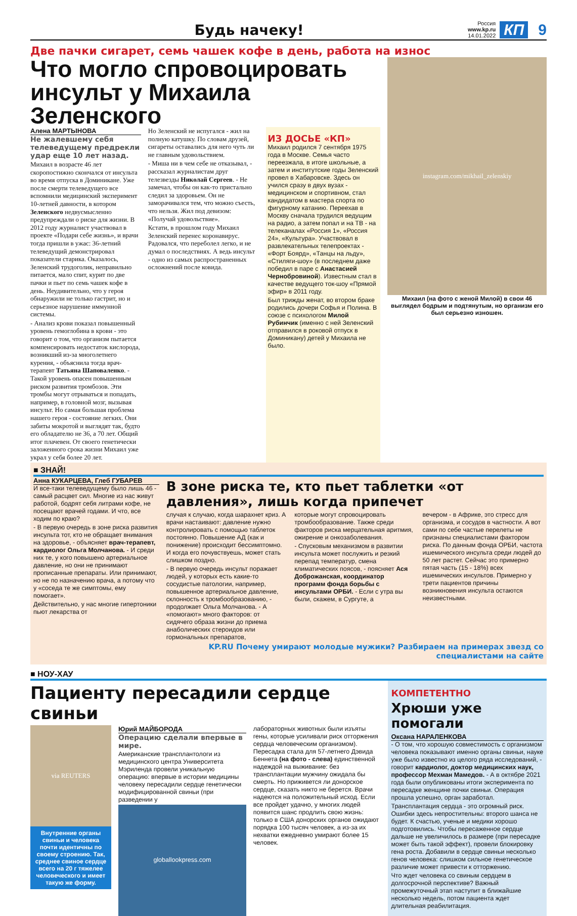Будь начеку!
Россия
www.kp.ru
14.01.2022
КП 9
Две пачки сигарет, семь чашек кофе в день, работа на износ
Что могло спровоцировать инсульт у Михаила Зеленского
Алена МАРТЫНОВА
Не жалевшему себя телеведущему предрекли удар еще 10 лет назад.
Михаил в возрасте 46 лет скоропостижно скончался от инсульта во время отпуска в Доминикане. Уже после смерти телеведущего все вспомнили медицинский эксперимент 10-летней давности, в котором Зеленского недвусмысленно предупреждали о риске для жизни. В 2012 году журналист участвовал в проекте «Подари себе жизнь», и врачи тогда пришли в ужас: 36-летний телеведущий демонстрировал показатели старика. Оказалось, Зеленский трудоголик, неправильно питается, мало спит, курит по две пачки и пьет по семь чашек кофе в день. Неудивительно, что у героя обнаружили не только гастрит, но и серьезное нарушение иммунной системы.
- Анализ крови показал повышенный уровень гемоглобина в крови - это говорит о том, что организм пытается компенсировать недостаток кислорода, возникший из-за многолетнего курения, - объяснила тогда врач-терапевт Татьяна Шаповаленко. - Такой уровень опасен повышенным риском развития тромбозов. Эти тромбы могут отрываться и попадать, например, в головной мозг, вызывая инсульт. Но самая большая проблема нашего героя - состояние легких. Они забиты мокротой и выглядят так, будто его обладателю не 36, а 70 лет. Общий итог плачевен. От своего генетически заложенного срока жизни Михаил уже украл у себя более 20 лет.
Но Зеленский не испугался - жил на полную катушку. По словам друзей, сигареты оставались для него чуть ли не главным удовольствием.
- Миша ни в чем себе не отказывал, - рассказал журналистам друг телезвезды Николай Сергеев. - Не замечал, чтобы он как-то пристально следил за здоровьем. Он не заморачивался тем, что можно съесть, что нельзя. Жил под девизом: «Получай удовольствие».
Кстати, в прошлом году Михаил Зеленский перенес коронавирус. Радовался, что переболел легко, и не думал о последствиях. А ведь инсульт - одно из самых распространенных осложнений после ковида.
ИЗ ДОСЬЕ «КП»
Михаил родился 7 сентября 1975 года в Москве. Семья часто переезжала, в итоге школьные, а затем и институтские годы Зеленский провел в Хабаровске. Здесь он учился сразу в двух вузах - медицинском и спортивном, стал кандидатом в мастера спорта по фигурному катанию. Переехав в Москву сначала трудился ведущим на радио, а затем попал и на ТВ - на телеканалах «Россия 1», «Россия 24», «Культура». Участвовал в развлекательных телепроектах - «Форт Боярд», «Танцы на льду», «Стиляги-шоу» (в последнем даже победил в паре с Анастасией Чернобровиной). Известным стал в качестве ведущего ток-шоу «Прямой эфир» в 2011 году.
Был трижды женат, во втором браке родились дочери Софья и Полина. В союзе с психологом Милой Рубинчик (именно с ней Зеленский отправился в роковой отпуск в Доминикану) детей у Михаила не было.
instagram.com/mikhail_zelenskiy
Михаил (на фото с женой Милой) в свои 46 выглядел бодрым и подтянутым, но организм его был серьезно изношен.
■ ЗНАЙ!
Анна КУКАРЦЕВА, Глеб ГУБАРЕВ
И все-таки телеведущему было лишь 46 - самый расцвет сил. Многие из нас живут работой, бодрят себя литрами кофе, не посещают врачей годами. И что, все ходим по краю?
- В первую очередь в зоне риска развития инсульта тот, кто не обращает внимания на здоровье, - объясняет врач-терапевт, кардиолог Ольга Молчанова. - И среди них те, у кого повышено артериальное давление, но они не принимают прописанные препараты. Или принимают, но не по назначению врача, а потому что у «соседа те же симптомы, ему помогает».
Действительно, у нас многие гипертоники пьют лекарства от
В зоне риска те, кто пьет таблетки «от давления», лишь когда припечет
случая к случаю, когда шарахнет криз. А врачи настаивают: давление нужно контролировать с помощью таблеток постоянно. Повышение АД (как и понижение) происходит бессимптомно. И когда его почувствуешь, может стать слишком поздно.
- В первую очередь инсульт поражает людей, у которых есть какие-то сосудистые патологии, например, повышенное артериальное давление, склонность к тромбообразованию, - продолжает Ольга Молчанова. - А «помогают» много факторов: от сидячего образа жизни до приема анаболических стероидов или гормональных препаратов,
которые могут спровоцировать тромбообразование. Также среди факторов риска мерцательная аритмия, ожирение и онкозаболевания.
- Спусковым механизмом в развитии инсульта может послужить и резкий перепад температур, смена климатических поясов, - поясняет Ася Доброжанская, координатор программ фонда борьбы с инсультами ОРБИ. - Если с утра вы были, скажем, в Сургуте, а
вечером - в Африке, это стресс для организма, и сосудов в частности. А вот сами по себе частые перелеты не признаны специалистами фактором риска. По данным фонда ОРБИ, частота ишемического инсульта среди людей до 50 лет растет. Сейчас это примерно пятая часть (15 - 18%) всех ишемических инсультов. Примерно у трети пациентов причины возникновения инсульта остаются неизвестными.
KP.RU Почему умирают молодые мужики? Разбираем на примерах звезд со специалистами на сайте
■ НОУ-ХАУ
Пациенту пересадили сердце свиньи
via REUTERS
Внутренние органы свиньи и человека почти идентичны по своему строению. Так, среднее свиное сердце всего на 20 г тяжелее человеческого и имеет такую же форму.
Юрий МАЙБОРОДА
Операцию сделали впервые в мире.
Американские трансплантологи из медицинского центра Университета Мэриленда провели уникальную операцию: впервые в истории медицины человеку пересадили сердце генетически модифицированной свиньи (при разведении у
globallookpress.com
лабораторных животных были изъяты гены, которые усиливали риск отторжения сердца человеческим организмом). Пересадка стала для 57-летнего Дэвида Беннета (на фото - слева) единственной надеждой на выживание: без трансплантации мужчину ожидала бы смерть. Но приживется ли донорское сердце, сказать никто не берется. Врачи надеются на положительный исход. Если все пройдет удачно, у многих людей появится шанс продлить свою жизнь: только в США донорских органов ожидают порядка 100 тысяч человек, а из-за их нехватки ежедневно умирают более 15 человек.
КОМПЕТЕНТНО
Хрюши уже помогали
Оксана НАРАЛЕНКОВА
- О том, что хорошую совместимость с организмом человека показывают именно органы свиньи, науке уже было известно из целого ряда исследований, - говорит кардиолог, доктор медицинских наук, профессор Мехман Мамедов. - А в октябре 2021 года были опубликованы итоги эксперимента по пересадке женщине почки свиньи. Операция прошла успешно, орган заработал.
Трансплантация сердца - это огромный риск. Ошибки здесь непростительны: второго шанса не будет. К счастью, ученые и медики хорошо подготовились. Чтобы пересаженное сердце дальше не увеличилось в размере (при пересадке может быть такой эффект), провели блокировку гена роста. Добавили в сердце свиньи несколько генов человека: слишком сильное генетическое различие может привести к отторжению.
Что ждет человека со свиным сердцем в долгосрочной перспективе? Важный промежуточный этап наступит в ближайшие несколько недель, потом пациента ждет длительная реабилитация.